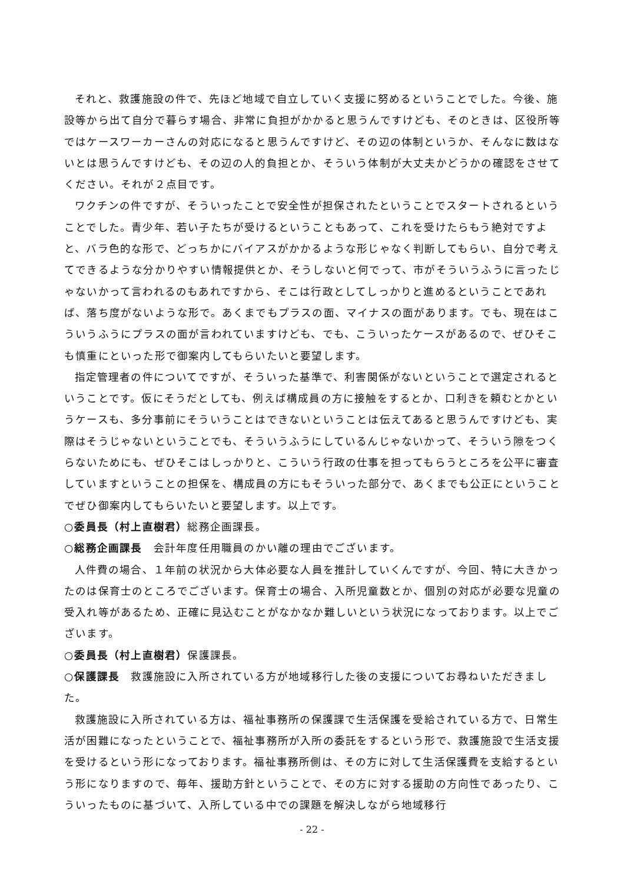それと、救護施設の件で、先ほど地域で自立していく支援に努めるということでした。今後、施設等から出て自分で暮らす場合、非常に負担がかかると思うんですけども、そのときは、区役所等ではケースワーカーさんの対応になると思うんですけど、その辺の体制というか、そんなに数はないとは思うんですけども、その辺の人的負担とか、そういう体制が大丈夫かどうかの確認をさせてください。それが２点目です。
ワクチンの件ですが、そういったことで安全性が担保されたということでスタートされるということでした。青少年、若い子たちが受けるということもあって、これを受けたらもう絶対ですよと、バラ色的な形で、どっちかにバイアスがかかるような形じゃなく判断してもらい、自分で考えてできるような分かりやすい情報提供とか、そうしないと何でって、市がそういうふうに言ったじゃないかって言われるのもあれですから、そこは行政としてしっかりと進めるということであれば、落ち度がないような形で。あくまでもプラスの面、マイナスの面があります。でも、現在はこういうふうにプラスの面が言われていますけども、でも、こういったケースがあるので、ぜひそこも慎重にといった形で御案内してもらいたいと要望します。
指定管理者の件についてですが、そういった基準で、利害関係がないということで選定されるということです。仮にそうだとしても、例えば構成員の方に接触をするとか、口利きを頼むとかというケースも、多分事前にそういうことはできないということは伝えてあると思うんですけども、実際はそうじゃないということでも、そういうふうにしているんじゃないかって、そういう隙をつくらないためにも、ぜひそこはしっかりと、こういう行政の仕事を担ってもらうところを公平に審査していますということの担保を、構成員の方にもそういった部分で、あくまでも公正にということでぜひ御案内してもらいたいと要望します。以上です。
○委員長（村上直樹君）総務企画課長。
○総務企画課長　会計年度任用職員のかい離の理由でございます。
人件費の場合、１年前の状況から大体必要な人員を推計していくんですが、今回、特に大きかったのは保育士のところでございます。保育士の場合、入所児童数とか、個別の対応が必要な児童の受入れ等があるため、正確に見込むことがなかなか難しいという状況になっております。以上でございます。
○委員長（村上直樹君）保護課長。
○保護課長　救護施設に入所されている方が地域移行した後の支援についてお尋ねいただきました。
救護施設に入所されている方は、福祉事務所の保護課で生活保護を受給されている方で、日常生活が困難になったということで、福祉事務所が入所の委託をするという形で、救護施設で生活支援を受けるという形になっております。福祉事務所側は、その方に対して生活保護費を支給するという形になりますので、毎年、援助方針ということで、その方に対する援助の方向性であったり、こういったものに基づいて、入所している中での課題を解決しながら地域移行
- 22 -